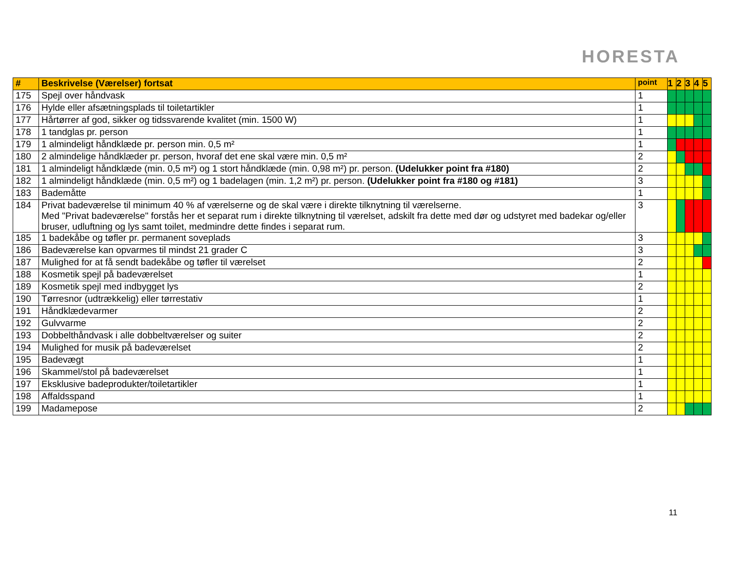HORESTA
| # | Beskrivelse (Værelser) fortsat | point | 1 | 2 | 3 | 4 | 5 |
| --- | --- | --- | --- | --- | --- | --- | --- |
| 175 | Spejl over håndvask | 1 | | | | | |
| 176 | Hylde eller afsætningsplads til toiletartikler | 1 | | | | | |
| 177 | Hårtørrer af god, sikker og tidssvarende kvalitet (min. 1500 W) | 1 | | | | | |
| 178 | 1 tandglas pr. person | 1 | | | | | |
| 179 | 1 almindeligt håndklæde pr. person min. 0,5 m² | 1 | | | | | |
| 180 | 2 almindelige håndklæder pr. person, hvoraf det ene skal være min. 0,5 m² | 2 | | | | | |
| 181 | 1 almindeligt håndklæde (min. 0,5 m²) og 1 stort håndklæde (min. 0,98 m²) pr. person. (Udelukker point fra #180) | 2 | | | | | |
| 182 | 1 almindeligt håndklæde (min. 0,5 m²) og 1 badelagen (min. 1,2 m²) pr. person. (Udelukker point fra #180 og #181) | 3 | | | | | |
| 183 | Bademåtte | 1 | | | | | |
| 184 | Privat badeværelse til minimum 40 % af værelserne og de skal være i direkte tilknytning til værelserne. Med "Privat badeværelse" forstås her et separat rum i direkte tilknytning til værelset, adskilt fra dette med dør og udstyret med badekar og/eller bruser, udluftning og lys samt toilet, medmindre dette findes i separat rum. | 3 | | | | | |
| 185 | 1 badekåbe og tøfler pr. permanent soveplads | 3 | | | | | |
| 186 | Badeværelse kan opvarmes til mindst 21 grader C | 3 | | | | | |
| 187 | Mulighed for at få sendt badekåbe og tøfler til værelset | 2 | | | | | |
| 188 | Kosmetik spejl på badeværelset | 1 | | | | | |
| 189 | Kosmetik spejl med indbygget lys | 2 | | | | | |
| 190 | Tørresnor (udtrækkelig) eller tørrestativ | 1 | | | | | |
| 191 | Håndklædevarmer | 2 | | | | | |
| 192 | Gulvvarme | 2 | | | | | |
| 193 | Dobbelthåndvask i alle dobbeltværelser og suiter | 2 | | | | | |
| 194 | Mulighed for musik på badeværelset | 2 | | | | | |
| 195 | Badevægt | 1 | | | | | |
| 196 | Skammel/stol på badeværelset | 1 | | | | | |
| 197 | Eksklusive badeprodukter/toiletartikler | 1 | | | | | |
| 198 | Affaldsspand | 1 | | | | | |
| 199 | Madamepose | 2 | | | | | |
11